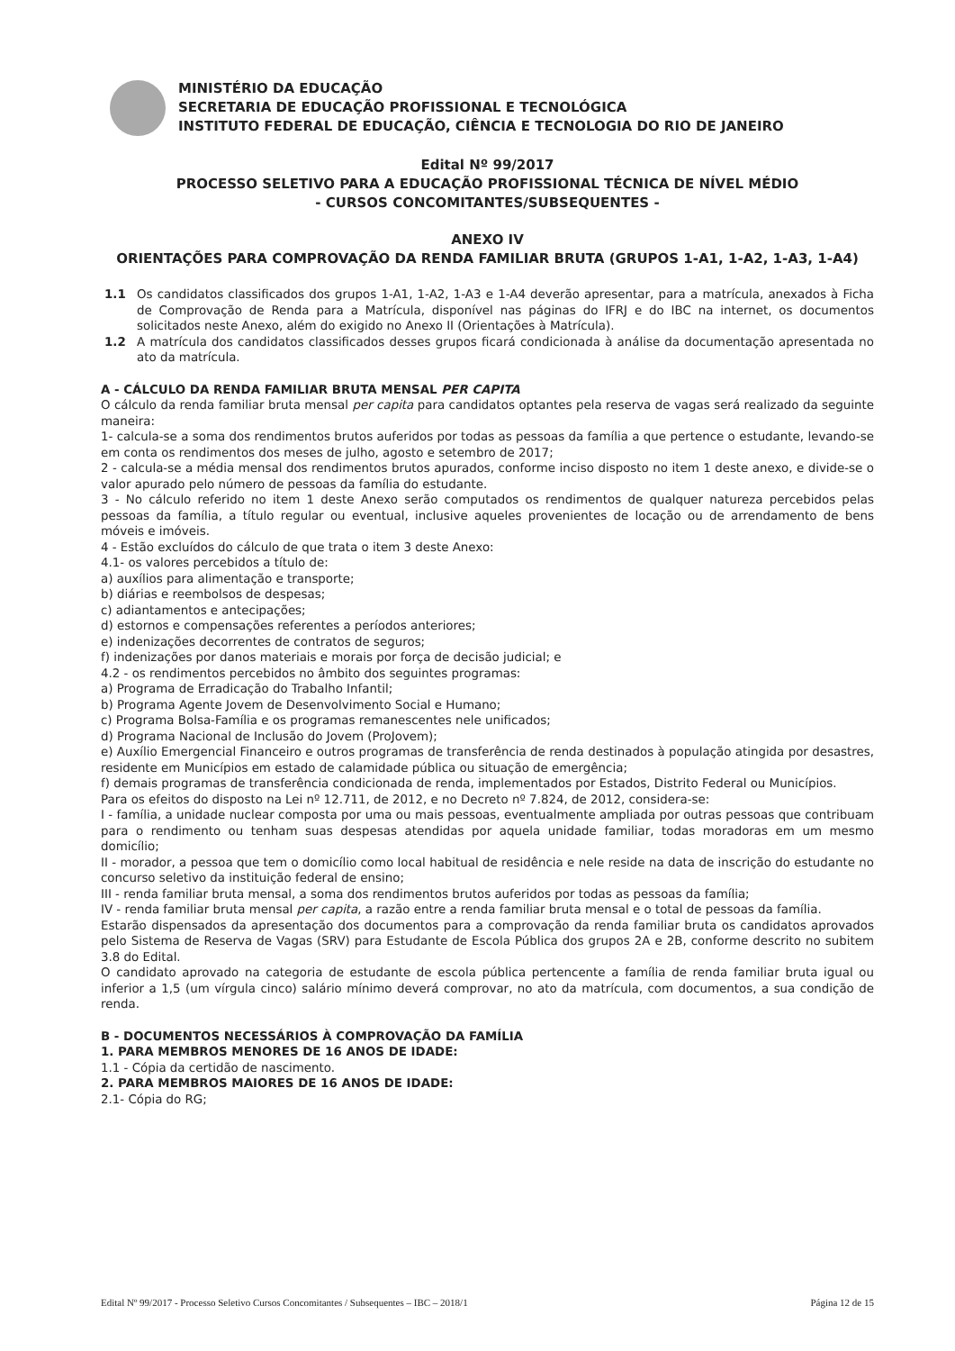MINISTÉRIO DA EDUCAÇÃO
SECRETARIA DE EDUCAÇÃO PROFISSIONAL E TECNOLÓGICA
INSTITUTO FEDERAL DE EDUCAÇÃO, CIÊNCIA E TECNOLOGIA DO RIO DE JANEIRO
Edital Nº 99/2017
PROCESSO SELETIVO PARA A EDUCAÇÃO PROFISSIONAL TÉCNICA DE NÍVEL MÉDIO
- CURSOS CONCOMITANTES/SUBSEQUENTES -
ANEXO IV
ORIENTAÇÕES PARA COMPROVAÇÃO DA RENDA FAMILIAR BRUTA (GRUPOS 1-A1, 1-A2, 1-A3, 1-A4)
1.1 Os candidatos classificados dos grupos 1-A1, 1-A2, 1-A3 e 1-A4 deverão apresentar, para a matrícula, anexados à Ficha de Comprovação de Renda para a Matrícula, disponível nas páginas do IFRJ e do IBC na internet, os documentos solicitados neste Anexo, além do exigido no Anexo II (Orientações à Matrícula).
1.2 A matrícula dos candidatos classificados desses grupos ficará condicionada à análise da documentação apresentada no ato da matrícula.
A - CÁLCULO DA RENDA FAMILIAR BRUTA MENSAL PER CAPITA
O cálculo da renda familiar bruta mensal per capita para candidatos optantes pela reserva de vagas será realizado da seguinte maneira:
1- calcula-se a soma dos rendimentos brutos auferidos por todas as pessoas da família a que pertence o estudante, levando-se em conta os rendimentos dos meses de julho, agosto e setembro de 2017;
2 - calcula-se a média mensal dos rendimentos brutos apurados, conforme inciso disposto no item 1 deste anexo, e divide-se o valor apurado pelo número de pessoas da família do estudante.
3 - No cálculo referido no item 1 deste Anexo serão computados os rendimentos de qualquer natureza percebidos pelas pessoas da família, a título regular ou eventual, inclusive aqueles provenientes de locação ou de arrendamento de bens móveis e imóveis.
4 - Estão excluídos do cálculo de que trata o item 3 deste Anexo:
4.1- os valores percebidos a título de:
a) auxílios para alimentação e transporte;
b) diárias e reembolsos de despesas;
c) adiantamentos e antecipações;
d) estornos e compensações referentes a períodos anteriores;
e) indenizações decorrentes de contratos de seguros;
f) indenizações por danos materiais e morais por força de decisão judicial; e
4.2 - os rendimentos percebidos no âmbito dos seguintes programas:
a) Programa de Erradicação do Trabalho Infantil;
b) Programa Agente Jovem de Desenvolvimento Social e Humano;
c) Programa Bolsa-Família e os programas remanescentes nele unificados;
d) Programa Nacional de Inclusão do Jovem (ProJovem);
e) Auxílio Emergencial Financeiro e outros programas de transferência de renda destinados à população atingida por desastres, residente em Municípios em estado de calamidade pública ou situação de emergência;
f) demais programas de transferência condicionada de renda, implementados por Estados, Distrito Federal ou Municípios.
Para os efeitos do disposto na Lei nº 12.711, de 2012, e no Decreto nº 7.824, de 2012, considera-se:
I - família, a unidade nuclear composta por uma ou mais pessoas, eventualmente ampliada por outras pessoas que contribuam para o rendimento ou tenham suas despesas atendidas por aquela unidade familiar, todas moradoras em um mesmo domicílio;
II - morador, a pessoa que tem o domicílio como local habitual de residência e nele reside na data de inscrição do estudante no concurso seletivo da instituição federal de ensino;
III - renda familiar bruta mensal, a soma dos rendimentos brutos auferidos por todas as pessoas da família;
IV - renda familiar bruta mensal per capita, a razão entre a renda familiar bruta mensal e o total de pessoas da família.
Estarão dispensados da apresentação dos documentos para a comprovação da renda familiar bruta os candidatos aprovados pelo Sistema de Reserva de Vagas (SRV) para Estudante de Escola Pública dos grupos 2A e 2B, conforme descrito no subitem 3.8 do Edital.
O candidato aprovado na categoria de estudante de escola pública pertencente a família de renda familiar bruta igual ou inferior a 1,5 (um vírgula cinco) salário mínimo deverá comprovar, no ato da matrícula, com documentos, a sua condição de renda.
B - DOCUMENTOS NECESSÁRIOS À COMPROVAÇÃO DA FAMÍLIA
1. PARA MEMBROS MENORES DE 16 ANOS DE IDADE:
1.1 - Cópia da certidão de nascimento.
2. PARA MEMBROS MAIORES DE 16 ANOS DE IDADE:
2.1- Cópia do RG;
Edital Nº 99/2017 - Processo Seletivo Cursos Concomitantes / Subsequentes – IBC – 2018/1 Página 12 de 15